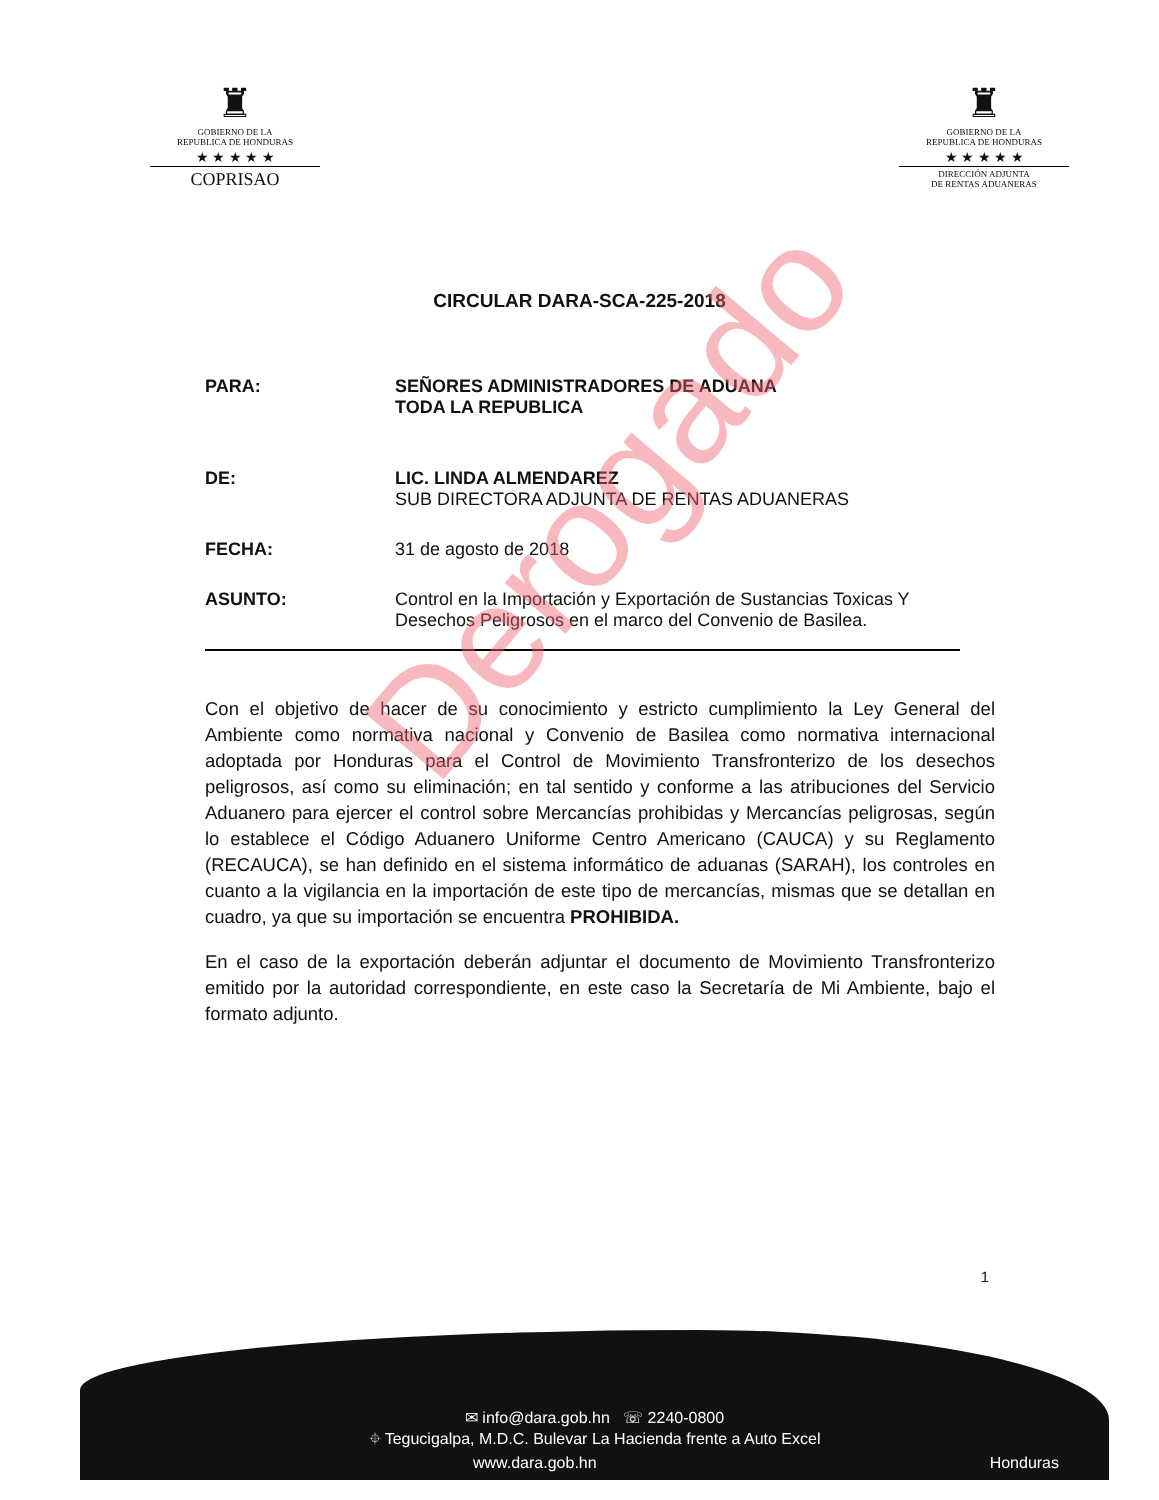♜
GOBIERNO DE LA
REPUBLICA DE HONDURAS
★ ★ ★ ★ ★
COPRISAO
♜
GOBIERNO DE LA
REPUBLICA DE HONDURAS
★ ★ ★ ★ ★
DIRECCIÓN ADJUNTA
DE RENTAS ADUANERAS
CIRCULAR DARA-SCA-225-2018
| PARA: | SEÑORES ADMINISTRADORES DE ADUANA TODA LA REPUBLICA |
| DE: | LIC. LINDA ALMENDAREZ SUB DIRECTORA ADJUNTA DE RENTAS ADUANERAS |
| FECHA: | 31 de agosto de 2018 |
| ASUNTO: | Control en la Importación y Exportación de Sustancias Toxicas Y Desechos Peligrosos en el marco del Convenio de Basilea. |
Con el objetivo de hacer de su conocimiento y estricto cumplimiento la Ley General del Ambiente como normativa nacional y Convenio de Basilea como normativa internacional adoptada por Honduras para el Control de Movimiento Transfronterizo de los desechos peligrosos, así como su eliminación; en tal sentido y conforme a las atribuciones del Servicio Aduanero para ejercer el control sobre Mercancías prohibidas y Mercancías peligrosas, según lo establece el Código Aduanero Uniforme Centro Americano (CAUCA) y su Reglamento (RECAUCA), se han definido en el sistema informático de aduanas (SARAH), los controles en cuanto a la vigilancia en la importación de este tipo de mercancías, mismas que se detallan en cuadro, ya que su importación se encuentra PROHIBIDA.
En el caso de la exportación deberán adjuntar el documento de Movimiento Transfronterizo emitido por la autoridad correspondiente, en este caso la Secretaría de Mi Ambiente, bajo el formato adjunto.
Derogado
1
✉ info@dara.gob.hn ☏ 2240-0800
⌖ Tegucigalpa, M.D.C. Bulevar La Hacienda frente a Auto Excel
www.dara.gob.hn Honduras